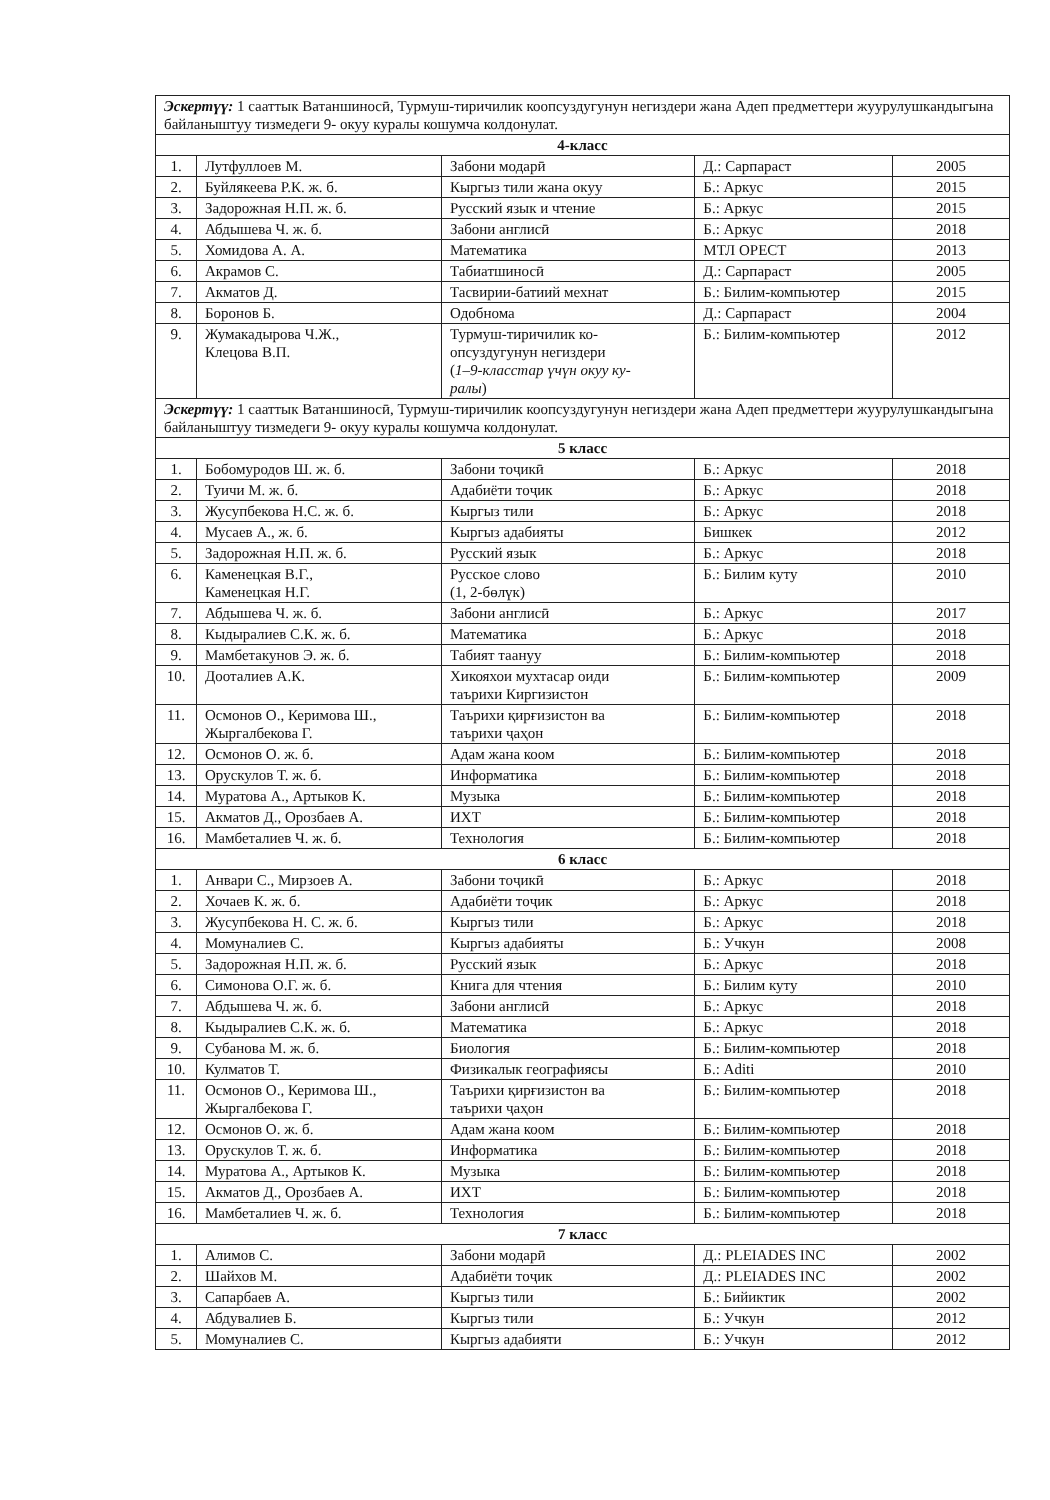| Эскертүү: 1 сааттык Ватаншиносӣ, Турмуш-тиричилик коопсуздугунун негиздери жана Адеп предметтери жуурулушкандыгына байланыштуу тизмедеги 9- окуу куралы кошумча колдонулат. | | | | |
| 4-класс | | | | |
| 1. | Лутфуллоев М. | Забони модарӣ | Д.: Сарпараст | 2005 |
| 2. | Буйлякеева Р.К. ж. б. | Кыргыз тили жана окуу | Б.: Аркус | 2015 |
| 3. | Задорожная Н.П. ж. б. | Русский язык и чтение | Б.: Аркус | 2015 |
| 4. | Абдышева Ч. ж. б. | Забони англисӣ | Б.: Аркус | 2018 |
| 5. | Хомидова А. А. | Математика | МТЛ ОРЕСТ | 2013 |
| 6. | Акрамов С. | Табиатшиносӣ | Д.: Сарпараст | 2005 |
| 7. | Акматов Д. | Тасвирии-батиий мехнат | Б.: Билим-компьютер | 2015 |
| 8. | Боронов Б. | Одобнома | Д.: Сарпараст | 2004 |
| 9. | Жумакадырова Ч.Ж., Клецова В.П. | Турмуш-тиричилик ко- опсуздугунун негиздери ( 1–9-класстар үчүн окуу ку- ралы ) | Б.: Билим-компьютер | 2012 |
| Эскертүү: 1 сааттык Ватаншиносӣ, Турмуш-тиричилик коопсуздугунун негиздери жана Адеп предметтери жуурулушкандыгына байланыштуу тизмедеги 9- окуу куралы кошумча колдонулат. | | | | |
| 5 класс | | | | |
| 1. | Бобомуродов Ш. ж. б. | Забони тоҷикӣ | Б.: Аркус | 2018 |
| 2. | Туичи М. ж. б. | Адабиёти тоҷик | Б.: Аркус | 2018 |
| 3. | Жусупбекова Н.С. ж. б. | Кыргыз тили | Б.: Аркус | 2018 |
| 4. | Мусаев А., ж. б. | Кыргыз адабияты | Бишкек | 2012 |
| 5. | Задорожная Н.П. ж. б. | Русский язык | Б.: Аркус | 2018 |
| 6. | Каменецкая В.Г., Каменецкая Н.Г. | Русское слово (1, 2-бөлүк) | Б.: Билим куту | 2010 |
| 7. | Абдышева Ч. ж. б. | Забони англисӣ | Б.: Аркус | 2017 |
| 8. | Кыдыралиев С.К. ж. б. | Математика | Б.: Аркус | 2018 |
| 9. | Мамбетакунов Э. ж. б. | Табият таануу | Б.: Билим-компьютер | 2018 |
| 10. | Дооталиев А.К. | Хикояхои мухтасар оиди таърихи Киргизистон | Б.: Билим-компьютер | 2009 |
| 11. | Осмонов О., Керимова Ш., Жыргалбекова Г. | Таърихи қирғизистон ва таърихи ҷаҳон | Б.: Билим-компьютер | 2018 |
| 12. | Осмонов О. ж. б. | Адам жана коом | Б.: Билим-компьютер | 2018 |
| 13. | Орускулов Т. ж. б. | Информатика | Б.: Билим-компьютер | 2018 |
| 14. | Муратова А., Артыков К. | Музыка | Б.: Билим-компьютер | 2018 |
| 15. | Акматов Д., Орозбаев А. | ИХТ | Б.: Билим-компьютер | 2018 |
| 16. | Мамбеталиев Ч. ж. б. | Технология | Б.: Билим-компьютер | 2018 |
| 6 класс | | | | |
| 1. | Анвари С., Мирзоев А. | Забони тоҷикӣ | Б.: Аркус | 2018 |
| 2. | Хочаев К. ж. б. | Адабиёти тоҷик | Б.: Аркус | 2018 |
| 3. | Жусупбекова Н. С. ж. б. | Кыргыз тили | Б.: Аркус | 2018 |
| 4. | Момуналиев С. | Кыргыз адабияты | Б.: Учкун | 2008 |
| 5. | Задорожная Н.П. ж. б. | Русский язык | Б.: Аркус | 2018 |
| 6. | Симонова О.Г. ж. б. | Книга для чтения | Б.: Билим куту | 2010 |
| 7. | Абдышева Ч. ж. б. | Забони англисӣ | Б.: Аркус | 2018 |
| 8. | Кыдыралиев С.К. ж. б. | Математика | Б.: Аркус | 2018 |
| 9. | Субанова М. ж. б. | Биология | Б.: Билим-компьютер | 2018 |
| 10. | Кулматов Т. | Физикалык географиясы | Б.: Aditi | 2010 |
| 11. | Осмонов О., Керимова Ш., Жыргалбекова Г. | Таърихи қирғизистон ва таърихи ҷаҳон | Б.: Билим-компьютер | 2018 |
| 12. | Осмонов О. ж. б. | Адам жана коом | Б.: Билим-компьютер | 2018 |
| 13. | Орускулов Т. ж. б. | Информатика | Б.: Билим-компьютер | 2018 |
| 14. | Муратова А., Артыков К. | Музыка | Б.: Билим-компьютер | 2018 |
| 15. | Акматов Д., Орозбаев А. | ИХТ | Б.: Билим-компьютер | 2018 |
| 16. | Мамбеталиев Ч. ж. б. | Технология | Б.: Билим-компьютер | 2018 |
| 7 класс | | | | |
| 1. | Алимов С. | Забони модарӣ | Д.: PLEIADES INC | 2002 |
| 2. | Шайхов М. | Адабиёти тоҷик | Д.: PLEIADES INC | 2002 |
| 3. | Сапарбаев А. | Кыргыз тили | Б.: Бийиктик | 2002 |
| 4. | Абдувалиев Б. | Кыргыз тили | Б.: Учкун | 2012 |
| 5. | Момуналиев С. | Кыргыз адабияти | Б.: Учкун | 2012 |